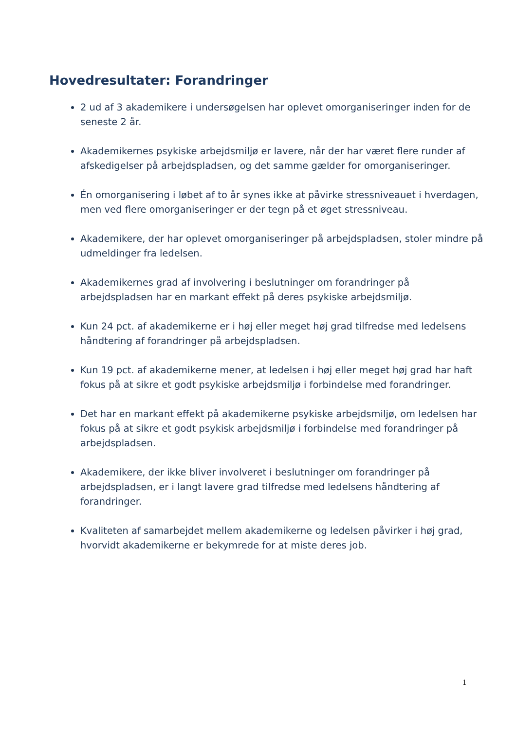Hovedresultater: Forandringer
2 ud af 3 akademikere i undersøgelsen har oplevet omorganiseringer inden for de seneste 2 år.
Akademikernes psykiske arbejdsmiljø er lavere, når der har været flere runder af afskedigelser på arbejdspladsen, og det samme gælder for omorganiseringer.
Én omorganisering i løbet af to år synes ikke at påvirke stressniveauet i hverdagen, men ved flere omorganiseringer er der tegn på et øget stressniveau.
Akademikere, der har oplevet omorganiseringer på arbejdspladsen, stoler mindre på udmeldinger fra ledelsen.
Akademikernes grad af involvering i beslutninger om forandringer på arbejdspladsen har en markant effekt på deres psykiske arbejdsmiljø.
Kun 24 pct. af akademikerne er i høj eller meget høj grad tilfredse med ledelsens håndtering af forandringer på arbejdspladsen.
Kun 19 pct. af akademikerne mener, at ledelsen i høj eller meget høj grad har haft fokus på at sikre et godt psykiske arbejdsmiljø i forbindelse med forandringer.
Det har en markant effekt på akademikerne psykiske arbejdsmiljø, om ledelsen har fokus på at sikre et godt psykisk arbejdsmiljø i forbindelse med forandringer på arbejdspladsen.
Akademikere, der ikke bliver involveret i beslutninger om forandringer på arbejdspladsen, er i langt lavere grad tilfredse med ledelsens håndtering af forandringer.
Kvaliteten af samarbejdet mellem akademikerne og ledelsen påvirker i høj grad, hvorvidt akademikerne er bekymrede for at miste deres job.
1